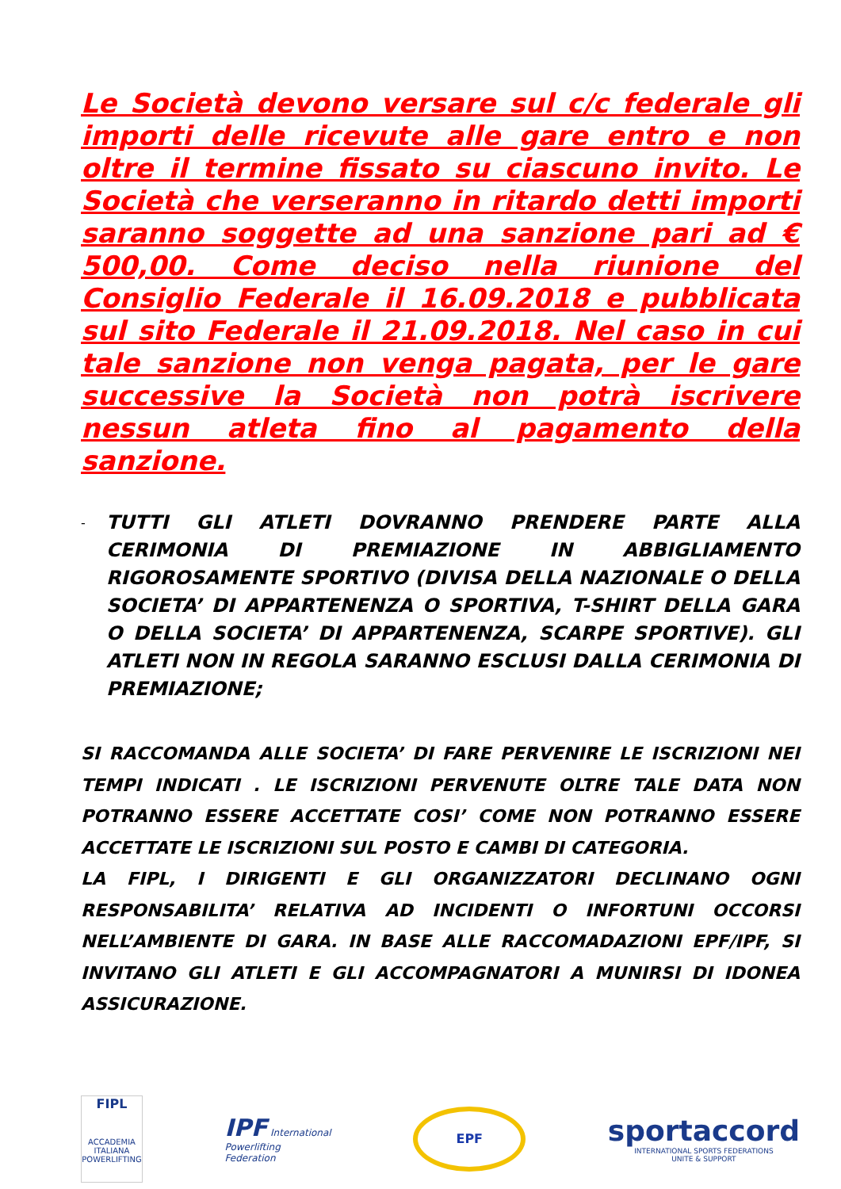Le Società devono versare sul c/c federale gli importi delle ricevute alle gare entro e non oltre il termine fissato su ciascuno invito. Le Società che verseranno in ritardo detti importi saranno soggette ad una sanzione pari ad € 500,00. Come deciso nella riunione del Consiglio Federale il 16.09.2018 e pubblicata sul sito Federale il 21.09.2018. Nel caso in cui tale sanzione non venga pagata, per le gare successive la Società non potrà iscrivere nessun atleta fino al pagamento della sanzione.
-
TUTTI GLI ATLETI DOVRANNO PRENDERE PARTE ALLA CERIMONIA DI PREMIAZIONE IN ABBIGLIAMENTO RIGOROSAMENTE SPORTIVO (DIVISA DELLA NAZIONALE O DELLA SOCIETA’ DI APPARTENENZA O SPORTIVA, T-SHIRT DELLA GARA O DELLA SOCIETA’ DI APPARTENENZA, SCARPE SPORTIVE). GLI ATLETI NON IN REGOLA SARANNO ESCLUSI DALLA CERIMONIA DI PREMIAZIONE;
SI RACCOMANDA ALLE SOCIETA’ DI FARE PERVENIRE LE ISCRIZIONI NEI TEMPI INDICATI . LE ISCRIZIONI PERVENUTE OLTRE TALE DATA NON POTRANNO ESSERE ACCETTATE COSI’ COME NON POTRANNO ESSERE ACCETTATE LE ISCRIZIONI SUL POSTO E CAMBI DI CATEGORIA.
LA FIPL, I DIRIGENTI E GLI ORGANIZZATORI DECLINANO OGNI RESPONSABILITA’ RELATIVA AD INCIDENTI O INFORTUNI OCCORSI NELL’AMBIENTE DI GARA. IN BASE ALLE RACCOMADAZIONI EPF/IPF, SI INVITANO GLI ATLETI E GLI ACCOMPAGNATORI A MUNIRSI DI IDONEA ASSICURAZIONE.
FIPL
ACCADEMIA ITALIANA POWERLIFTING
IPF International
Powerlifting
Federation
EPF
sportaccord
INTERNATIONAL SPORTS FEDERATIONS
UNITE & SUPPORT